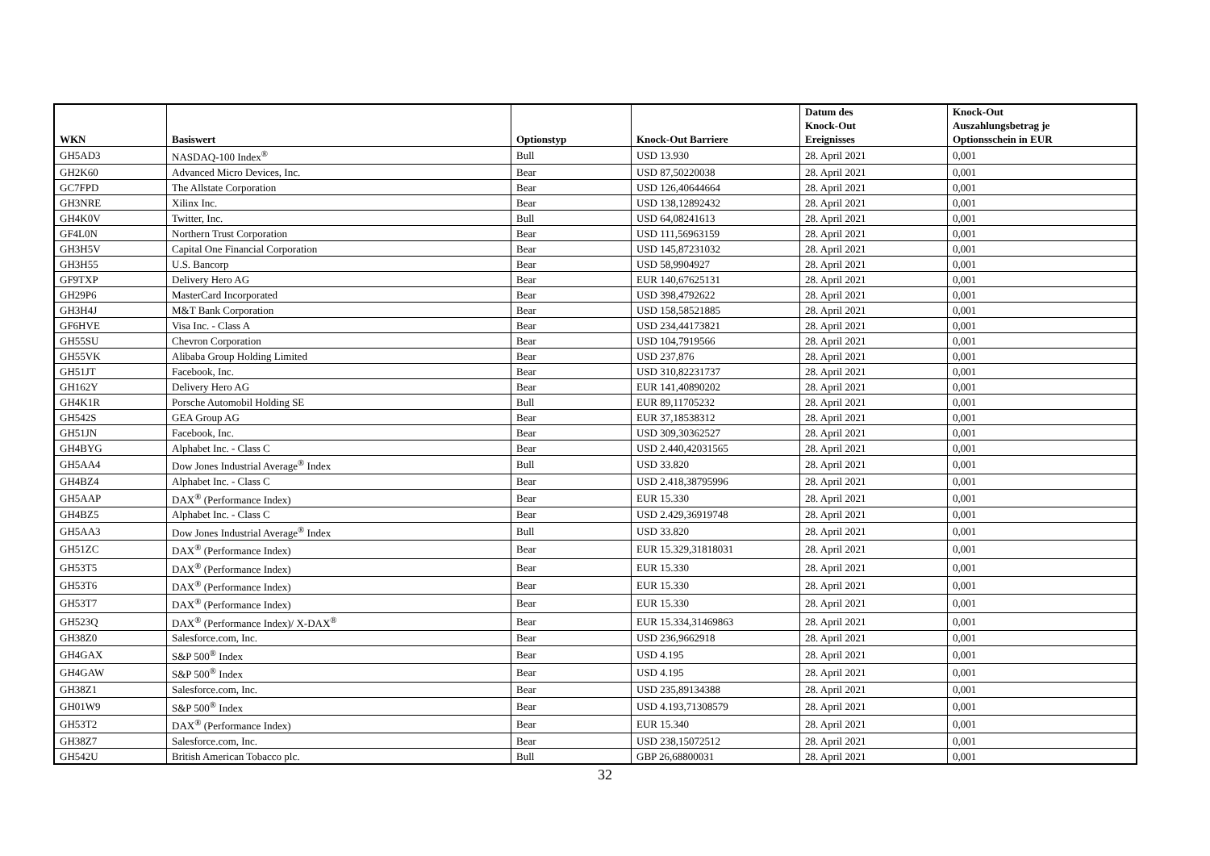| WKN | Basiswert | Optionstyp | Knock-Out Barriere | Datum des Knock-Out Ereignisses | Knock-Out Auszahlungsbetrag je Optionsschein in EUR |
| --- | --- | --- | --- | --- | --- |
| GH5AD3 | NASDAQ-100 Index<sup>®</sup> | Bull | USD 13.930 | 28. April 2021 | 0,001 |
| GH2K60 | Advanced Micro Devices, Inc. | Bear | USD 87,50220038 | 28. April 2021 | 0,001 |
| GC7FPD | The Allstate Corporation | Bear | USD 126,40644664 | 28. April 2021 | 0,001 |
| GH3NRE | Xilinx Inc. | Bear | USD 138,12892432 | 28. April 2021 | 0,001 |
| GH4K0V | Twitter, Inc. | Bull | USD 64,08241613 | 28. April 2021 | 0,001 |
| GF4L0N | Northern Trust Corporation | Bear | USD 111,56963159 | 28. April 2021 | 0,001 |
| GH3H5V | Capital One Financial Corporation | Bear | USD 145,87231032 | 28. April 2021 | 0,001 |
| GH3H55 | U.S. Bancorp | Bear | USD 58,9904927 | 28. April 2021 | 0,001 |
| GF9TXP | Delivery Hero AG | Bear | EUR 140,67625131 | 28. April 2021 | 0,001 |
| GH29P6 | MasterCard Incorporated | Bear | USD 398,4792622 | 28. April 2021 | 0,001 |
| GH3H4J | M&T Bank Corporation | Bear | USD 158,58521885 | 28. April 2021 | 0,001 |
| GF6HVE | Visa Inc. - Class A | Bear | USD 234,44173821 | 28. April 2021 | 0,001 |
| GH55SU | Chevron Corporation | Bear | USD 104,7919566 | 28. April 2021 | 0,001 |
| GH55VK | Alibaba Group Holding Limited | Bear | USD 237,876 | 28. April 2021 | 0,001 |
| GH51JT | Facebook, Inc. | Bear | USD 310,82231737 | 28. April 2021 | 0,001 |
| GH162Y | Delivery Hero AG | Bear | EUR 141,40890202 | 28. April 2021 | 0,001 |
| GH4K1R | Porsche Automobil Holding SE | Bull | EUR 89,11705232 | 28. April 2021 | 0,001 |
| GH542S | GEA Group AG | Bear | EUR 37,18538312 | 28. April 2021 | 0,001 |
| GH51JN | Facebook, Inc. | Bear | USD 309,30362527 | 28. April 2021 | 0,001 |
| GH4BYG | Alphabet Inc. - Class C | Bear | USD 2.440,42031565 | 28. April 2021 | 0,001 |
| GH5AA4 | Dow Jones Industrial Average<sup>®</sup> Index | Bull | USD 33.820 | 28. April 2021 | 0,001 |
| GH4BZ4 | Alphabet Inc. - Class C | Bear | USD 2.418,38795996 | 28. April 2021 | 0,001 |
| GH5AAP | DAX<sup>®</sup> (Performance Index) | Bear | EUR 15.330 | 28. April 2021 | 0,001 |
| GH4BZ5 | Alphabet Inc. - Class C | Bear | USD 2.429,36919748 | 28. April 2021 | 0,001 |
| GH5AA3 | Dow Jones Industrial Average<sup>®</sup> Index | Bull | USD 33.820 | 28. April 2021 | 0,001 |
| GH51ZC | DAX<sup>®</sup> (Performance Index) | Bear | EUR 15.329,31818031 | 28. April 2021 | 0,001 |
| GH53T5 | DAX<sup>®</sup> (Performance Index) | Bear | EUR 15.330 | 28. April 2021 | 0,001 |
| GH53T6 | DAX<sup>®</sup> (Performance Index) | Bear | EUR 15.330 | 28. April 2021 | 0,001 |
| GH53T7 | DAX<sup>®</sup> (Performance Index) | Bear | EUR 15.330 | 28. April 2021 | 0,001 |
| GH523Q | DAX<sup>®</sup> (Performance Index)/ X-DAX<sup>®</sup> | Bear | EUR 15.334,31469863 | 28. April 2021 | 0,001 |
| GH38Z0 | Salesforce.com, Inc. | Bear | USD 236,9662918 | 28. April 2021 | 0,001 |
| GH4GAX | S&P 500<sup>®</sup> Index | Bear | USD 4.195 | 28. April 2021 | 0,001 |
| GH4GAW | S&P 500<sup>®</sup> Index | Bear | USD 4.195 | 28. April 2021 | 0,001 |
| GH38Z1 | Salesforce.com, Inc. | Bear | USD 235,89134388 | 28. April 2021 | 0,001 |
| GH01W9 | S&P 500<sup>®</sup> Index | Bear | USD 4.193,71308579 | 28. April 2021 | 0,001 |
| GH53T2 | DAX<sup>®</sup> (Performance Index) | Bear | EUR 15.340 | 28. April 2021 | 0,001 |
| GH38Z7 | Salesforce.com, Inc. | Bear | USD 238,15072512 | 28. April 2021 | 0,001 |
| GH542U | British American Tobacco plc. | Bull | GBP 26,68800031 | 28. April 2021 | 0,001 |
32